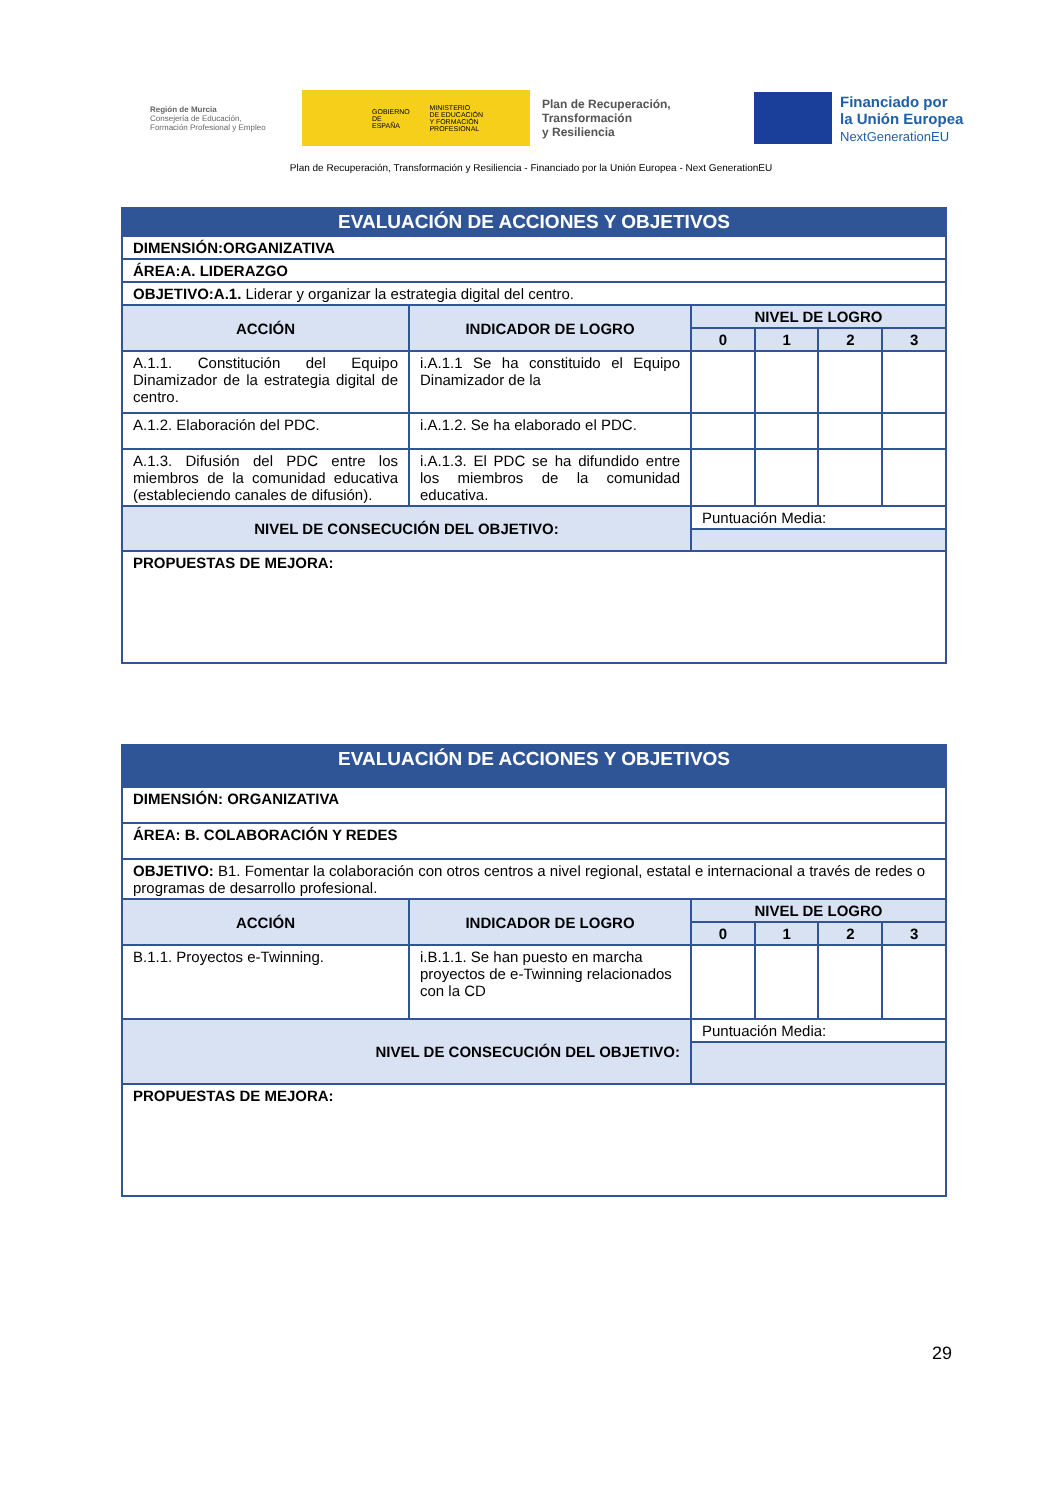Región de Murcia
Consejería de Educación,
Formación Profesional y Empleo
GOBIERNO
DE ESPAÑA MINISTERIO
DE EDUCACIÓN
Y FORMACIÓN PROFESIONAL
Plan de Recuperación,
Transformación
y Resiliencia
Financiado por
la Unión Europea
NextGenerationEU
Plan de Recuperación, Transformación y Resiliencia - Financiado por la Unión Europea - Next GenerationEU
| EVALUACIÓN DE ACCIONES Y OBJETIVOS | | | | | |
| DIMENSIÓN:ORGANIZATIVA | | | | | |
| ÁREA:A. LIDERAZGO | | | | | |
| OBJETIVO:A.1. Liderar y organizar la estrategia digital del centro. | | | | | |
| ACCIÓN | INDICADOR DE LOGRO | NIVEL DE LOGRO | | | |
| | | 0 | 1 | 2 | 3 |
| A.1.1. Constitución del Equipo Dinamizador de la estrategia digital de centro. | i.A.1.1 Se ha constituido el Equipo Dinamizador de la | | | | |
| A.1.2. Elaboración del PDC. | i.A.1.2. Se ha elaborado el PDC. | | | | |
| A.1.3. Difusión del PDC entre los miembros de la comunidad educativa (estableciendo canales de difusión). | i.A.1.3. El PDC se ha difundido entre los miembros de la comunidad educativa. | | | | |
| NIVEL DE CONSECUCIÓN DEL OBJETIVO: | | Puntuación Media: | | | |
| PROPUESTAS DE MEJORA: | | | | | |
| EVALUACIÓN DE ACCIONES Y OBJETIVOS | | | | | |
| DIMENSIÓN: ORGANIZATIVA | | | | | |
| ÁREA: B. COLABORACIÓN Y REDES | | | | | |
| OBJETIVO: B1. Fomentar la colaboración con otros centros a nivel regional, estatal e internacional a través de redes o programas de desarrollo profesional. | | | | | |
| ACCIÓN | INDICADOR DE LOGRO | NIVEL DE LOGRO | | | |
| | | 0 | 1 | 2 | 3 |
| B.1.1. Proyectos e-Twinning. | i.B.1.1. Se han puesto en marcha proyectos de e-Twinning relacionados con la CD | | | | |
| NIVEL DE CONSECUCIÓN DEL OBJETIVO: | | Puntuación Media: | | | |
| PROPUESTAS DE MEJORA: | | | | | |
29